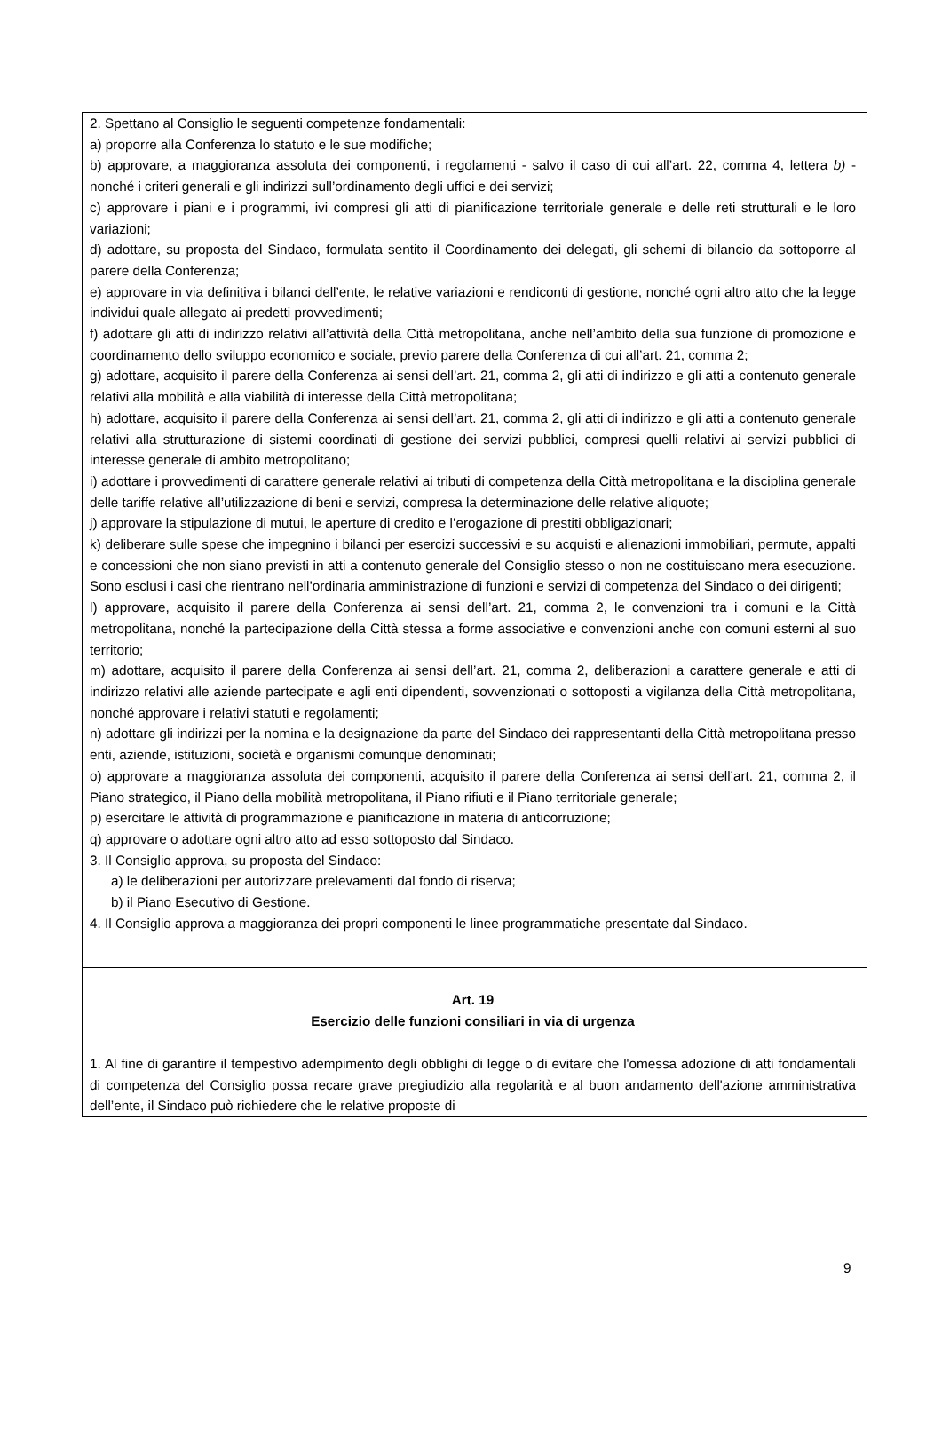2. Spettano al Consiglio le seguenti competenze fondamentali:
a) proporre alla Conferenza lo statuto e le sue modifiche;
b) approvare, a maggioranza assoluta dei componenti, i regolamenti - salvo il caso di cui all’art. 22, comma 4, lettera b) - nonché i criteri generali e gli indirizzi sull’ordinamento degli uffici e dei servizi;
c) approvare i piani e i programmi, ivi compresi gli atti di pianificazione territoriale generale e delle reti strutturali e le loro variazioni;
d) adottare, su proposta del Sindaco, formulata sentito il Coordinamento dei delegati, gli schemi di bilancio da sottoporre al parere della Conferenza;
e) approvare in via definitiva i bilanci dell’ente, le relative variazioni e rendiconti di gestione, nonché ogni altro atto che la legge individui quale allegato ai predetti provvedimenti;
f) adottare gli atti di indirizzo relativi all’attività della Città metropolitana, anche nell’ambito della sua funzione di promozione e coordinamento dello sviluppo economico e sociale, previo parere della Conferenza di cui all’art. 21, comma 2;
g) adottare, acquisito il parere della Conferenza ai sensi dell’art. 21, comma 2, gli atti di indirizzo e gli atti a contenuto generale relativi alla mobilità e alla viabilità di interesse della Città metropolitana;
h) adottare, acquisito il parere della Conferenza ai sensi dell’art. 21, comma 2, gli atti di indirizzo e gli atti a contenuto generale relativi alla strutturazione di sistemi coordinati di gestione dei servizi pubblici, compresi quelli relativi ai servizi pubblici di interesse generale di ambito metropolitano;
i) adottare i provvedimenti di carattere generale relativi ai tributi di competenza della Città metropolitana e la disciplina generale delle tariffe relative all’utilizzazione di beni e servizi, compresa la determinazione delle relative aliquote;
j) approvare la stipulazione di mutui, le aperture di credito e l’erogazione di prestiti obbligazionari;
k) deliberare sulle spese che impegnino i bilanci per esercizi successivi e su acquisti e alienazioni immobiliari, permute, appalti e concessioni che non siano previsti in atti a contenuto generale del Consiglio stesso o non ne costituiscano mera esecuzione. Sono esclusi i casi che rientrano nell’ordinaria amministrazione di funzioni e servizi di competenza del Sindaco o dei dirigenti;
l) approvare, acquisito il parere della Conferenza ai sensi dell’art. 21, comma 2, le convenzioni tra i comuni e la Città metropolitana, nonché la partecipazione della Città stessa a forme associative e convenzioni anche con comuni esterni al suo territorio;
m) adottare, acquisito il parere della Conferenza ai sensi dell’art. 21, comma 2, deliberazioni a carattere generale e atti di indirizzo relativi alle aziende partecipate e agli enti dipendenti, sovvenzionati o sottoposti a vigilanza della Città metropolitana, nonché approvare i relativi statuti e regolamenti;
n) adottare gli indirizzi per la nomina e la designazione da parte del Sindaco dei rappresentanti della Città metropolitana presso enti, aziende, istituzioni, società e organismi comunque denominati;
o) approvare a maggioranza assoluta dei componenti, acquisito il parere della Conferenza ai sensi dell’art. 21, comma 2, il Piano strategico, il Piano della mobilità metropolitana, il Piano rifiuti e il Piano territoriale generale;
p) esercitare le attività di programmazione e pianificazione in materia di anticorruzione;
q) approvare o adottare ogni altro atto ad esso sottoposto dal Sindaco.
3. Il Consiglio approva, su proposta del Sindaco:
a) le deliberazioni per autorizzare prelevamenti dal fondo di riserva;
b) il Piano Esecutivo di Gestione.
4. Il Consiglio approva a maggioranza dei propri componenti le linee programmatiche presentate dal Sindaco.
Art. 19
Esercizio delle funzioni consiliari in via di urgenza
1. Al fine di garantire il tempestivo adempimento degli obblighi di legge o di evitare che l'omessa adozione di atti fondamentali di competenza del Consiglio possa recare grave pregiudizio alla regolarità e al buon andamento dell'azione amministrativa dell’ente, il Sindaco può richiedere che le relative proposte di
9